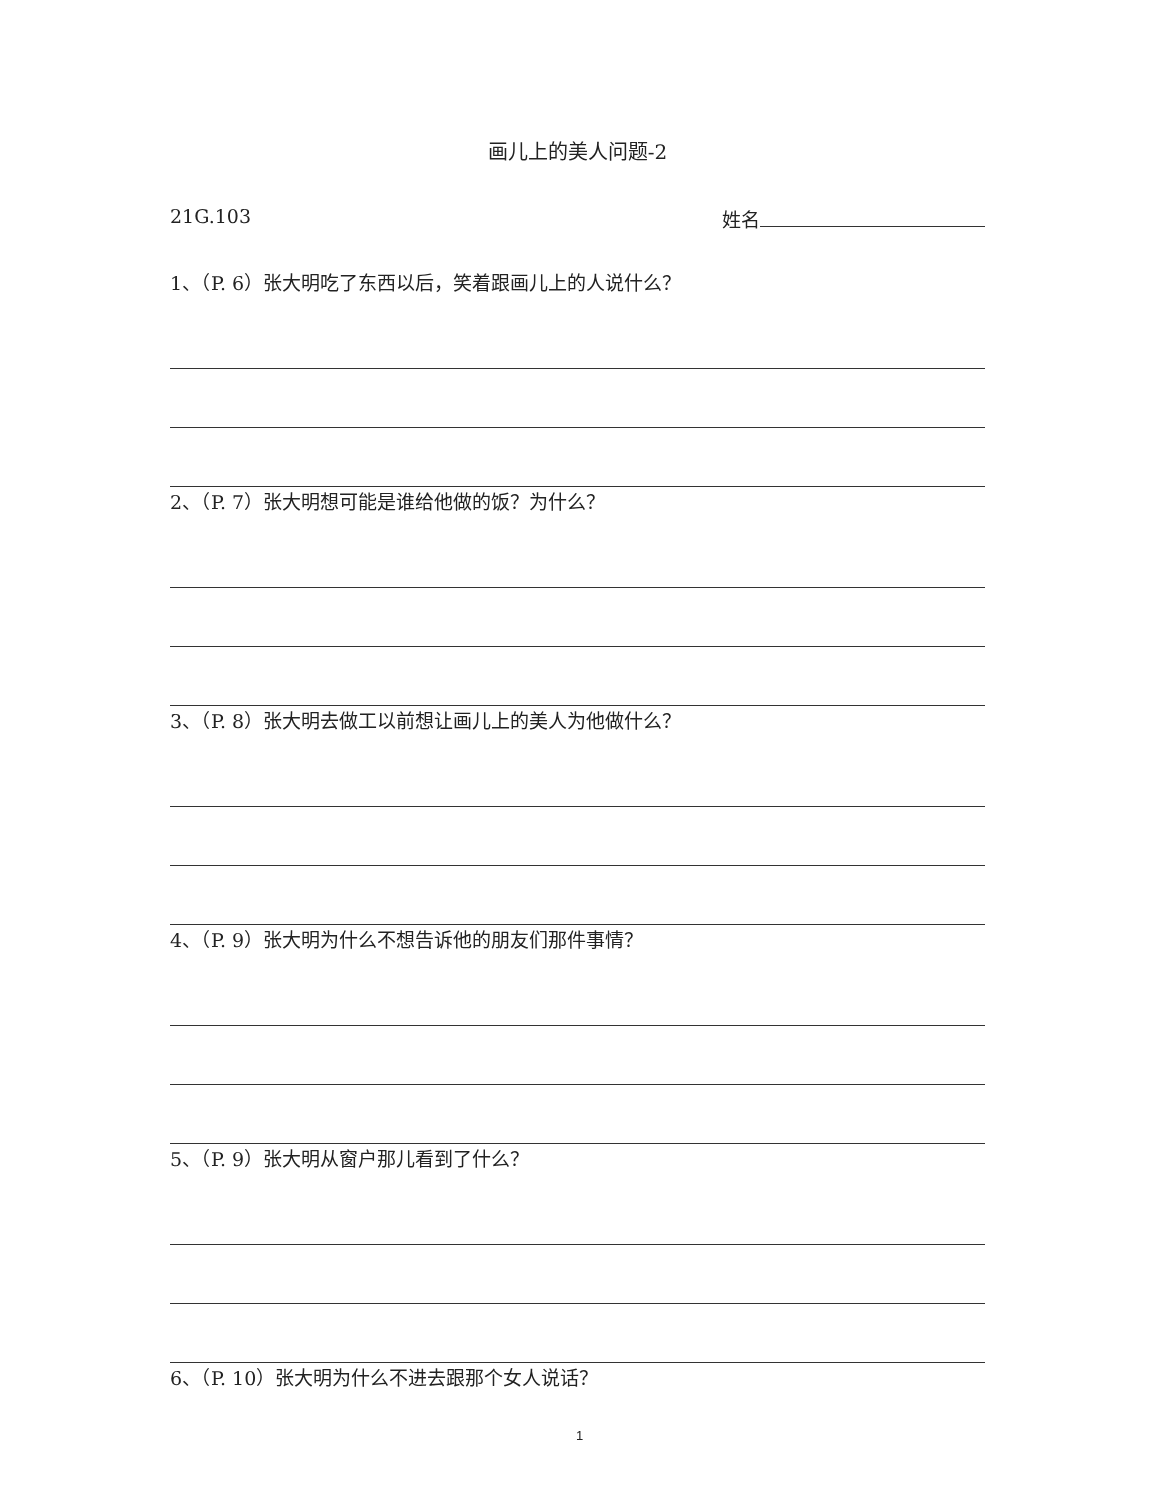画儿上的美人问题-2
21G.103 姓名
1、（P. 6）张大明吃了东西以后，笑着跟画儿上的人说什么？
2、（P. 7）张大明想可能是谁给他做的饭？为什么？
3、（P. 8）张大明去做工以前想让画儿上的美人为他做什么？
4、（P. 9）张大明为什么不想告诉他的朋友们那件事情？
5、（P. 9）张大明从窗户那儿看到了什么？
6、（P. 10）张大明为什么不进去跟那个女人说话？
1